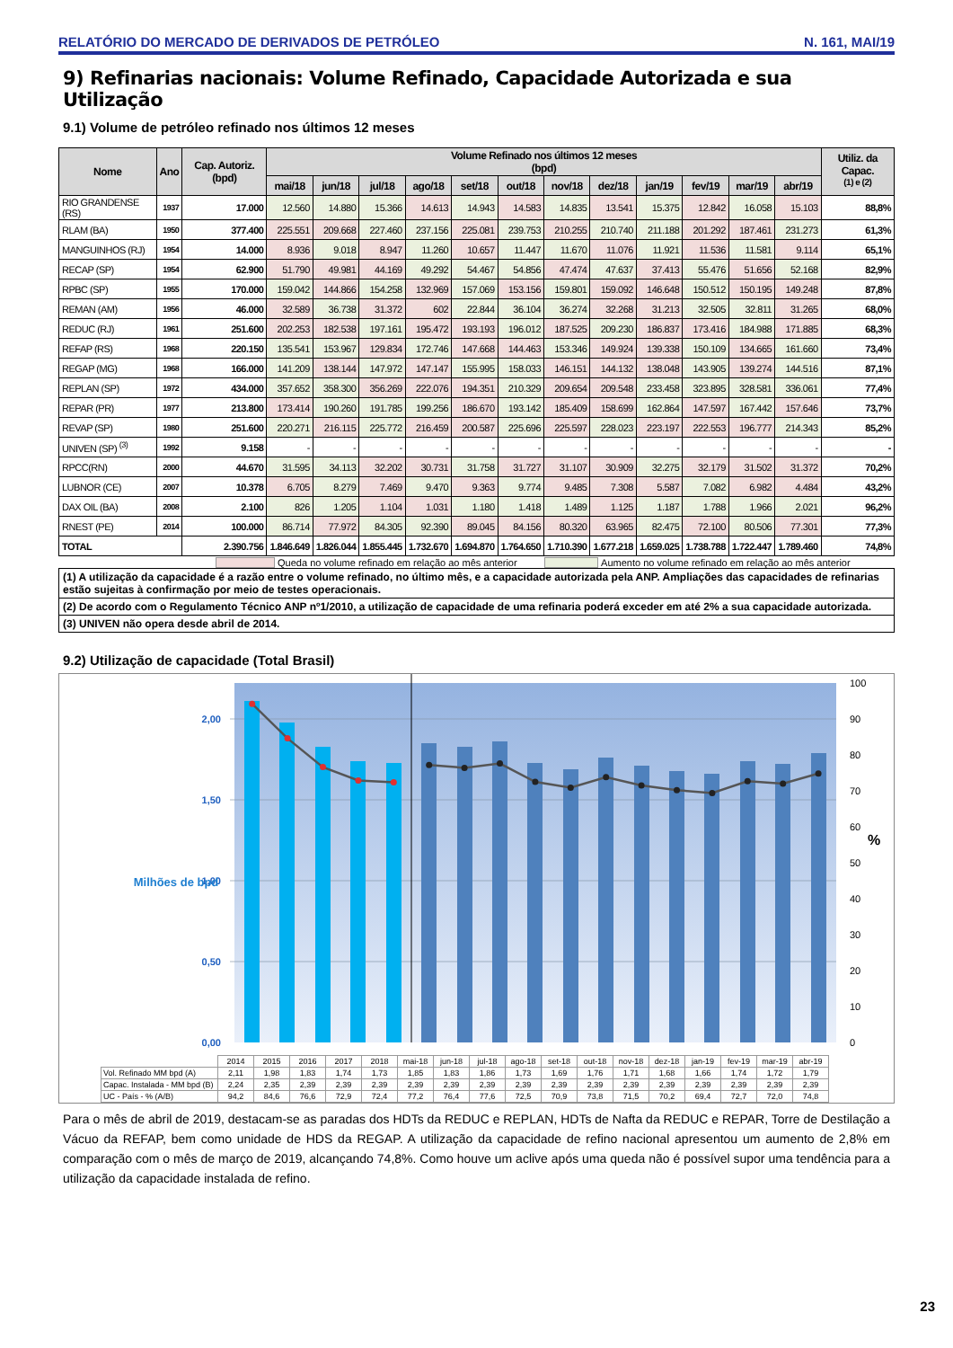RELATÓRIO DO MERCADO DE DERIVADOS DE PETRÓLEO N. 161, MAI/19
9) Refinarias nacionais: Volume Refinado, Capacidade Autorizada e sua Utilização
9.1) Volume de petróleo refinado nos últimos 12 meses
| Nome | Ano | Cap. Autoriz. (bpd) | Volume Refinado nos últimos 12 meses (bpd) | | | | | | | | | | | | Utiliz. da Capac. <sup>(1) e (2)</sup> |
| --- | --- | --- | --- | --- | --- | --- | --- | --- | --- | --- | --- | --- | --- | --- | --- |
| | | | mai/18 | jun/18 | jul/18 | ago/18 | set/18 | out/18 | nov/18 | dez/18 | jan/19 | fev/19 | mar/19 | abr/19 | |
| RIO GRANDENSE (RS) | 1937 | 17.000 | 12.560 | 14.880 | 15.366 | 14.613 | 14.943 | 14.583 | 14.835 | 13.541 | 15.375 | 12.842 | 16.058 | 15.103 | 88,8% |
| RLAM (BA) | 1950 | 377.400 | 225.551 | 209.668 | 227.460 | 237.156 | 225.081 | 239.753 | 210.255 | 210.740 | 211.188 | 201.292 | 187.461 | 231.273 | 61,3% |
| MANGUINHOS (RJ) | 1954 | 14.000 | 8.936 | 9.018 | 8.947 | 11.260 | 10.657 | 11.447 | 11.670 | 11.076 | 11.921 | 11.536 | 11.581 | 9.114 | 65,1% |
| RECAP (SP) | 1954 | 62.900 | 51.790 | 49.981 | 44.169 | 49.292 | 54.467 | 54.856 | 47.474 | 47.637 | 37.413 | 55.476 | 51.656 | 52.168 | 82,9% |
| RPBC (SP) | 1955 | 170.000 | 159.042 | 144.866 | 154.258 | 132.969 | 157.069 | 153.156 | 159.801 | 159.092 | 146.648 | 150.512 | 150.195 | 149.248 | 87,8% |
| REMAN (AM) | 1956 | 46.000 | 32.589 | 36.738 | 31.372 | 602 | 22.844 | 36.104 | 36.274 | 32.268 | 31.213 | 32.505 | 32.811 | 31.265 | 68,0% |
| REDUC (RJ) | 1961 | 251.600 | 202.253 | 182.538 | 197.161 | 195.472 | 193.193 | 196.012 | 187.525 | 209.230 | 186.837 | 173.416 | 184.988 | 171.885 | 68,3% |
| REFAP (RS) | 1968 | 220.150 | 135.541 | 153.967 | 129.834 | 172.746 | 147.668 | 144.463 | 153.346 | 149.924 | 139.338 | 150.109 | 134.665 | 161.660 | 73,4% |
| REGAP (MG) | 1968 | 166.000 | 141.209 | 138.144 | 147.972 | 147.147 | 155.995 | 158.033 | 146.151 | 144.132 | 138.048 | 143.905 | 139.274 | 144.516 | 87,1% |
| REPLAN (SP) | 1972 | 434.000 | 357.652 | 358.300 | 356.269 | 222.076 | 194.351 | 210.329 | 209.654 | 209.548 | 233.458 | 323.895 | 328.581 | 336.061 | 77,4% |
| REPAR (PR) | 1977 | 213.800 | 173.414 | 190.260 | 191.785 | 199.256 | 186.670 | 193.142 | 185.409 | 158.699 | 162.864 | 147.597 | 167.442 | 157.646 | 73,7% |
| REVAP (SP) | 1980 | 251.600 | 220.271 | 216.115 | 225.772 | 216.459 | 200.587 | 225.696 | 225.597 | 228.023 | 223.197 | 222.553 | 196.777 | 214.343 | 85,2% |
| UNIVEN (SP) <sup>(3)</sup> | 1992 | 9.158 | - | - | - | - | - | - | - | - | - | - | - | - | - |
| RPCC(RN) | 2000 | 44.670 | 31.595 | 34.113 | 32.202 | 30.731 | 31.758 | 31.727 | 31.107 | 30.909 | 32.275 | 32.179 | 31.502 | 31.372 | 70,2% |
| LUBNOR (CE) | 2007 | 10.378 | 6.705 | 8.279 | 7.469 | 9.470 | 9.363 | 9.774 | 9.485 | 7.308 | 5.587 | 7.082 | 6.982 | 4.484 | 43,2% |
| DAX OIL (BA) | 2008 | 2.100 | 826 | 1.205 | 1.104 | 1.031 | 1.180 | 1.418 | 1.489 | 1.125 | 1.187 | 1.788 | 1.966 | 2.021 | 96,2% |
| RNEST (PE) | 2014 | 100.000 | 86.714 | 77.972 | 84.305 | 92.390 | 89.045 | 84.156 | 80.320 | 63.965 | 82.475 | 72.100 | 80.506 | 77.301 | 77,3% |
| TOTAL | | 2.390.756 | 1.846.649 | 1.826.044 | 1.855.445 | 1.732.670 | 1.694.870 | 1.764.650 | 1.710.390 | 1.677.218 | 1.659.025 | 1.738.788 | 1.722.447 | 1.789.460 | 74,8% |
Queda no volume refinado em relação ao mês anterior Aumento no volume refinado em relação ao mês anterior
(1) A utilização da capacidade é a razão entre o volume refinado, no último mês, e a capacidade autorizada pela ANP. Ampliações das capacidades de refinarias estão sujeitas à confirmação por meio de testes operacionais.
(2) De acordo com o Regulamento Técnico ANP nº1/2010, a utilização de capacidade de uma refinaria poderá exceder em até 2% a sua capacidade autorizada.
(3) UNIVEN não opera desde abril de 2014.
9.2) Utilização de capacidade (Total Brasil)
0,00
0,50
1,00
1,50
2,00
Milhões de bpd
0
10
20
30
40
50
60
70
80
90
100
%
| | 2014 | 2015 | 2016 | 2017 | 2018 | mai-18 | jun-18 | jul-18 | ago-18 | set-18 | out-18 | nov-18 | dez-18 | jan-19 | fev-19 | mar-19 | abr-19 |
| Vol. Refinado MM bpd (A) | 2,11 | 1,98 | 1,83 | 1,74 | 1,73 | 1,85 | 1,83 | 1,86 | 1,73 | 1,69 | 1,76 | 1,71 | 1,68 | 1,66 | 1,74 | 1,72 | 1,79 |
| Capac. Instalada - MM bpd (B) | 2,24 | 2,35 | 2,39 | 2,39 | 2,39 | 2,39 | 2,39 | 2,39 | 2,39 | 2,39 | 2,39 | 2,39 | 2,39 | 2,39 | 2,39 | 2,39 | 2,39 |
| UC - País - % (A/B) | 94,2 | 84,6 | 76,6 | 72,9 | 72,4 | 77,2 | 76,4 | 77,6 | 72,5 | 70,9 | 73,8 | 71,5 | 70,2 | 69,4 | 72,7 | 72,0 | 74,8 |
Para o mês de abril de 2019, destacam-se as paradas dos HDTs da REDUC e REPLAN, HDTs de Nafta da REDUC e REPAR, Torre de Destilação a Vácuo da REFAP, bem como unidade de HDS da REGAP. A utilização da capacidade de refino nacional apresentou um aumento de 2,8% em comparação com o mês de março de 2019, alcançando 74,8%. Como houve um aclive após uma queda não é possível supor uma tendência para a utilização da capacidade instalada de refino.
23